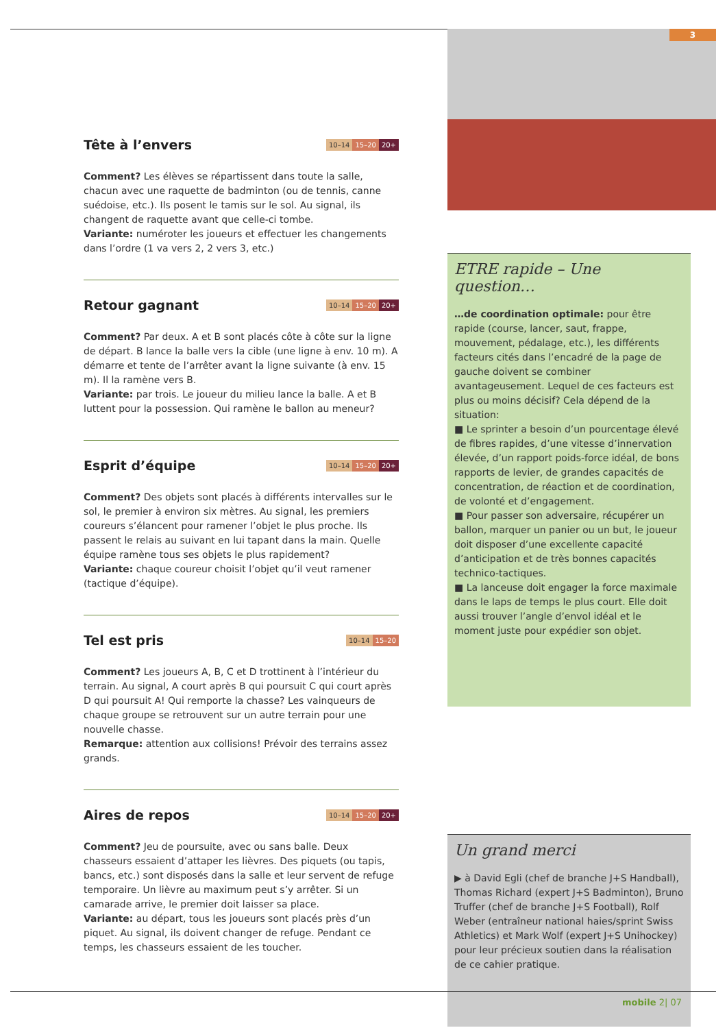Tête à l’envers 10–14 15–20 20+
Comment? Les élèves se répartissent dans toute la salle, chacun avec une raquette de badminton (ou de tennis, canne suédoise, etc.). Ils posent le tamis sur le sol. Au signal, ils changent de raquette avant que celle-ci tombe.
Variante: numéroter les joueurs et effectuer les changements dans l’ordre (1 va vers 2, 2 vers 3, etc.)
Retour gagnant 10–14 15–20 20+
Comment? Par deux. A et B sont placés côte à côte sur la ligne de départ. B lance la balle vers la cible (une ligne à env. 10 m). A démarre et tente de l’arrêter avant la ligne suivante (à env. 15 m). Il la ramène vers B.
Variante: par trois. Le joueur du milieu lance la balle. A et B luttent pour la possession. Qui ramène le ballon au meneur?
Esprit d’équipe 10–14 15–20 20+
Comment? Des objets sont placés à différents intervalles sur le sol, le premier à environ six mètres. Au signal, les premiers coureurs s’élancent pour ramener l’objet le plus proche. Ils passent le relais au suivant en lui tapant dans la main. Quelle équipe ramène tous ses objets le plus rapidement?
Variante: chaque coureur choisit l’objet qu’il veut ramener (tactique d’équipe).
Tel est pris 10–14 15–20
Comment? Les joueurs A, B, C et D trottinent à l’intérieur du terrain. Au signal, A court après B qui poursuit C qui court après D qui poursuit A! Qui remporte la chasse? Les vainqueurs de chaque groupe se retrouvent sur un autre terrain pour une nouvelle chasse.
Remarque: attention aux collisions! Prévoir des terrains assez grands.
Aires de repos 10–14 15–20 20+
Comment? Jeu de poursuite, avec ou sans balle. Deux chasseurs essaient d’attaper les lièvres. Des piquets (ou tapis, bancs, etc.) sont disposés dans la salle et leur servent de refuge temporaire. Un lièvre au maximum peut s’y arrêter. Si un camarade arrive, le premier doit laisser sa place.
Variante: au départ, tous les joueurs sont placés près d’un piquet. Au signal, ils doivent changer de refuge. Pendant ce temps, les chasseurs essaient de les toucher.
3
ETRE rapide – Une question…
…de coordination optimale: pour être rapide (course, lancer, saut, frappe, mouvement, pédalage, etc.), les différents facteurs cités dans l’encadré de la page de gauche doivent se combiner avantageusement. Lequel de ces facteurs est plus ou moins décisif? Cela dépend de la situation:
■ Le sprinter a besoin d’un pourcentage élevé de fibres rapides, d’une vitesse d’innervation élevée, d’un rapport poids-force idéal, de bons rapports de levier, de grandes capacités de concentration, de réaction et de coordination, de volonté et d’engagement.
■ Pour passer son adversaire, récupérer un ballon, marquer un panier ou un but, le joueur doit disposer d’une excellente capacité d’anticipation et de très bonnes capacités technico-tactiques.
■ La lanceuse doit engager la force maximale dans le laps de temps le plus court. Elle doit aussi trouver l’angle d’envol idéal et le moment juste pour expédier son objet.
Un grand merci
▶ à David Egli (chef de branche J+S Handball), Thomas Richard (expert J+S Badminton), Bruno Truffer (chef de branche J+S Football), Rolf Weber (entraîneur national haies/sprint Swiss Athletics) et Mark Wolf (expert J+S Unihockey) pour leur précieux soutien dans la réalisation de ce cahier pratique.
mobile 2| 07